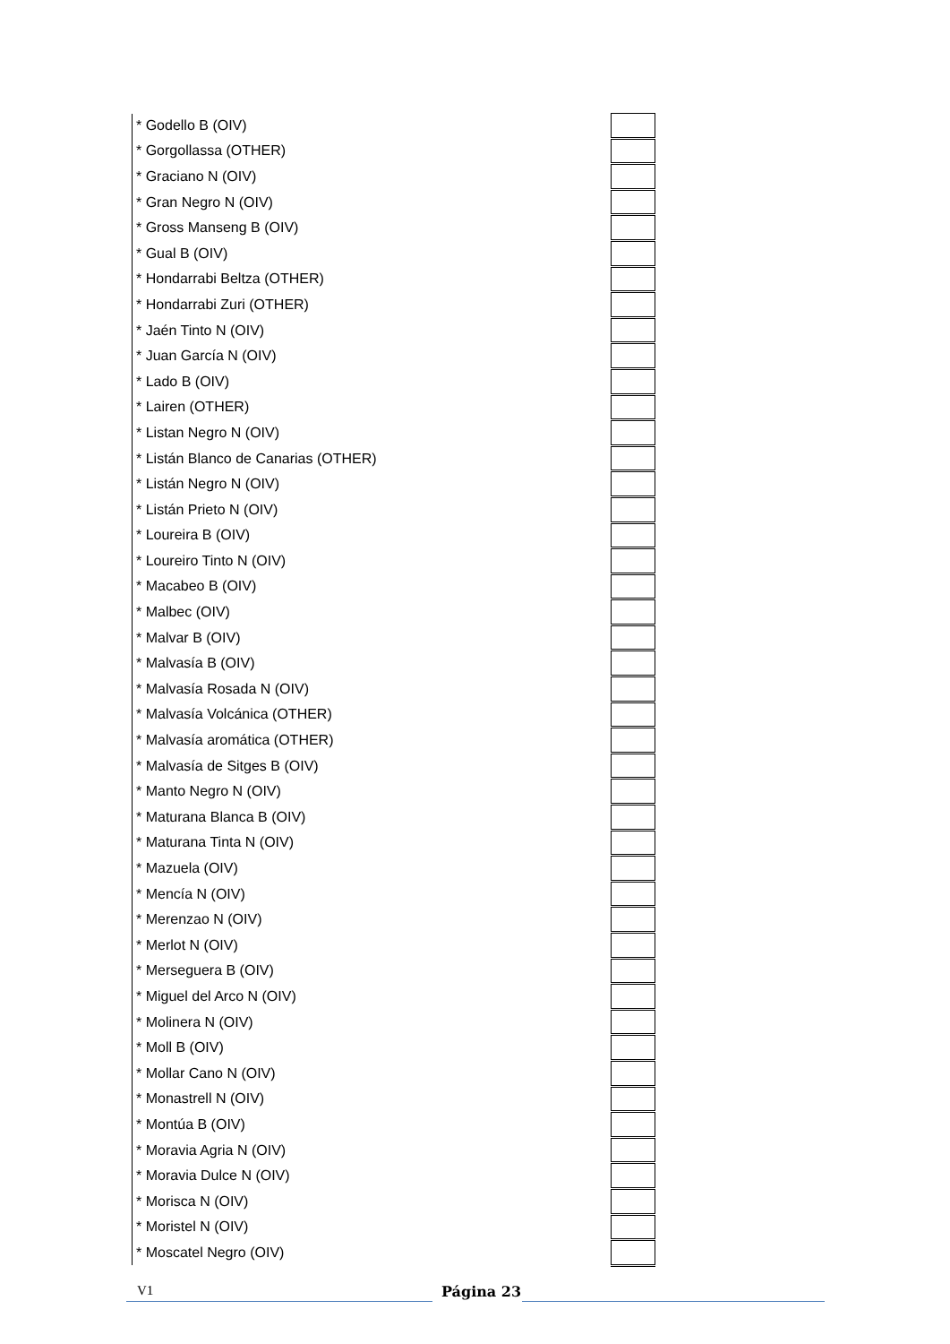| * Godello B (OIV) | |
| * Gorgollassa (OTHER) | |
| * Graciano N (OIV) | |
| * Gran Negro N (OIV) | |
| * Gross Manseng B (OIV) | |
| * Gual B (OIV) | |
| * Hondarrabi Beltza (OTHER) | |
| * Hondarrabi Zuri (OTHER) | |
| * Jaén Tinto N (OIV) | |
| * Juan García N (OIV) | |
| * Lado B (OIV) | |
| * Lairen (OTHER) | |
| * Listan Negro N (OIV) | |
| * Listán Blanco de Canarias (OTHER) | |
| * Listán Negro N (OIV) | |
| * Listán Prieto N (OIV) | |
| * Loureira B (OIV) | |
| * Loureiro Tinto N (OIV) | |
| * Macabeo B (OIV) | |
| * Malbec (OIV) | |
| * Malvar B (OIV) | |
| * Malvasía B (OIV) | |
| * Malvasía Rosada N (OIV) | |
| * Malvasía Volcánica (OTHER) | |
| * Malvasía aromática (OTHER) | |
| * Malvasía de Sitges B (OIV) | |
| * Manto Negro N (OIV) | |
| * Maturana Blanca B (OIV) | |
| * Maturana Tinta N (OIV) | |
| * Mazuela (OIV) | |
| * Mencía N (OIV) | |
| * Merenzao N (OIV) | |
| * Merlot N (OIV) | |
| * Merseguera B (OIV) | |
| * Miguel del Arco N (OIV) | |
| * Molinera N (OIV) | |
| * Moll B (OIV) | |
| * Mollar Cano N (OIV) | |
| * Monastrell N (OIV) | |
| * Montúa B (OIV) | |
| * Moravia Agria N (OIV) | |
| * Moravia Dulce N (OIV) | |
| * Morisca N (OIV) | |
| * Moristel N (OIV) | |
| * Moscatel Negro (OIV) | |
V1
Página 23